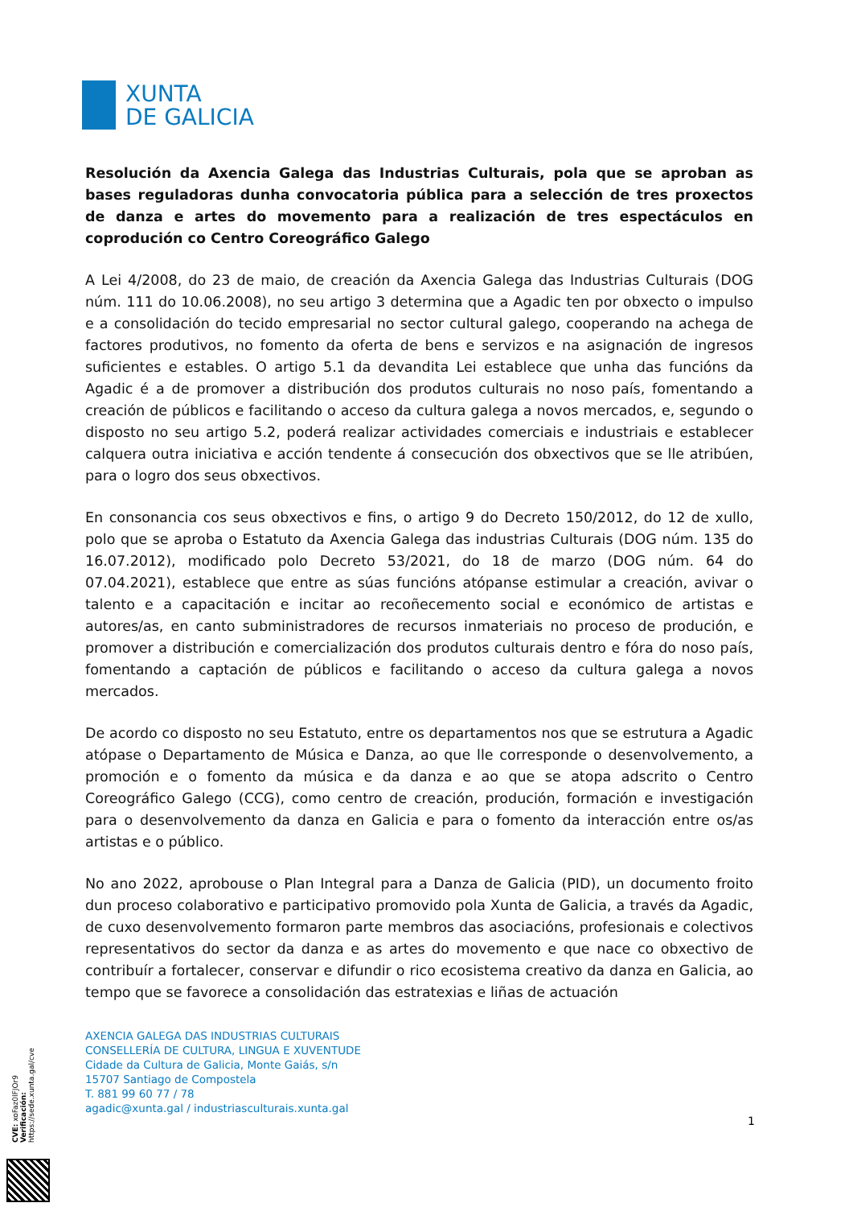XUNTA
DE GALICIA
Resolución da Axencia Galega das Industrias Culturais, pola que se aproban as bases reguladoras dunha convocatoria pública para a selección de tres proxectos de danza e artes do movemento para a realización de tres espectáculos en coprodución co Centro Coreográfico Galego
A Lei 4/2008, do 23 de maio, de creación da Axencia Galega das Industrias Culturais (DOG núm. 111 do 10.06.2008), no seu artigo 3 determina que a Agadic ten por obxecto o impulso e a consolidación do tecido empresarial no sector cultural galego, cooperando na achega de factores produtivos, no fomento da oferta de bens e servizos e na asignación de ingresos suficientes e estables. O artigo 5.1 da devandita Lei establece que unha das funcións da Agadic é a de promover a distribución dos produtos culturais no noso país, fomentando a creación de públicos e facilitando o acceso da cultura galega a novos mercados, e, segundo o disposto no seu artigo 5.2, poderá realizar actividades comerciais e industriais e establecer calquera outra iniciativa e acción tendente á consecución dos obxectivos que se lle atribúen, para o logro dos seus obxectivos.
En consonancia cos seus obxectivos e fins, o artigo 9 do Decreto 150/2012, do 12 de xullo, polo que se aproba o Estatuto da Axencia Galega das industrias Culturais (DOG núm. 135 do 16.07.2012), modificado polo Decreto 53/2021, do 18 de marzo (DOG núm. 64 do 07.04.2021), establece que entre as súas funcións atópanse estimular a creación, avivar o talento e a capacitación e incitar ao recoñecemento social e económico de artistas e autores/as, en canto subministradores de recursos inmateriais no proceso de produción, e promover a distribución e comercialización dos produtos culturais dentro e fóra do noso país, fomentando a captación de públicos e facilitando o acceso da cultura galega a novos mercados.
De acordo co disposto no seu Estatuto, entre os departamentos nos que se estrutura a Agadic atópase o Departamento de Música e Danza, ao que lle corresponde o desenvolvemento, a promoción e o fomento da música e da danza e ao que se atopa adscrito o Centro Coreográfico Galego (CCG), como centro de creación, produción, formación e investigación para o desenvolvemento da danza en Galicia e para o fomento da interacción entre os/as artistas e o público.
No ano 2022, aprobouse o Plan Integral para a Danza de Galicia (PID), un documento froito dun proceso colaborativo e participativo promovido pola Xunta de Galicia, a través da Agadic, de cuxo desenvolvemento formaron parte membros das asociacións, profesionais e colectivos representativos do sector da danza e as artes do movemento e que nace co obxectivo de contribuír a fortalecer, conservar e difundir o rico ecosistema creativo da danza en Galicia, ao tempo que se favorece a consolidación das estratexias e liñas de actuación
AXENCIA GALEGA DAS INDUSTRIAS CULTURAIS
CONSELLERÍA DE CULTURA, LINGUA E XUVENTUDE
Cidade da Cultura de Galicia, Monte Gaiás, s/n
15707 Santiago de Compostela
T. 881 99 60 77 / 78
agadic@xunta.gal / industriasculturais.xunta.gal
1
CVE: xoFaz0lFJOr9
Verificación: https://sede.xunta.gal/cve